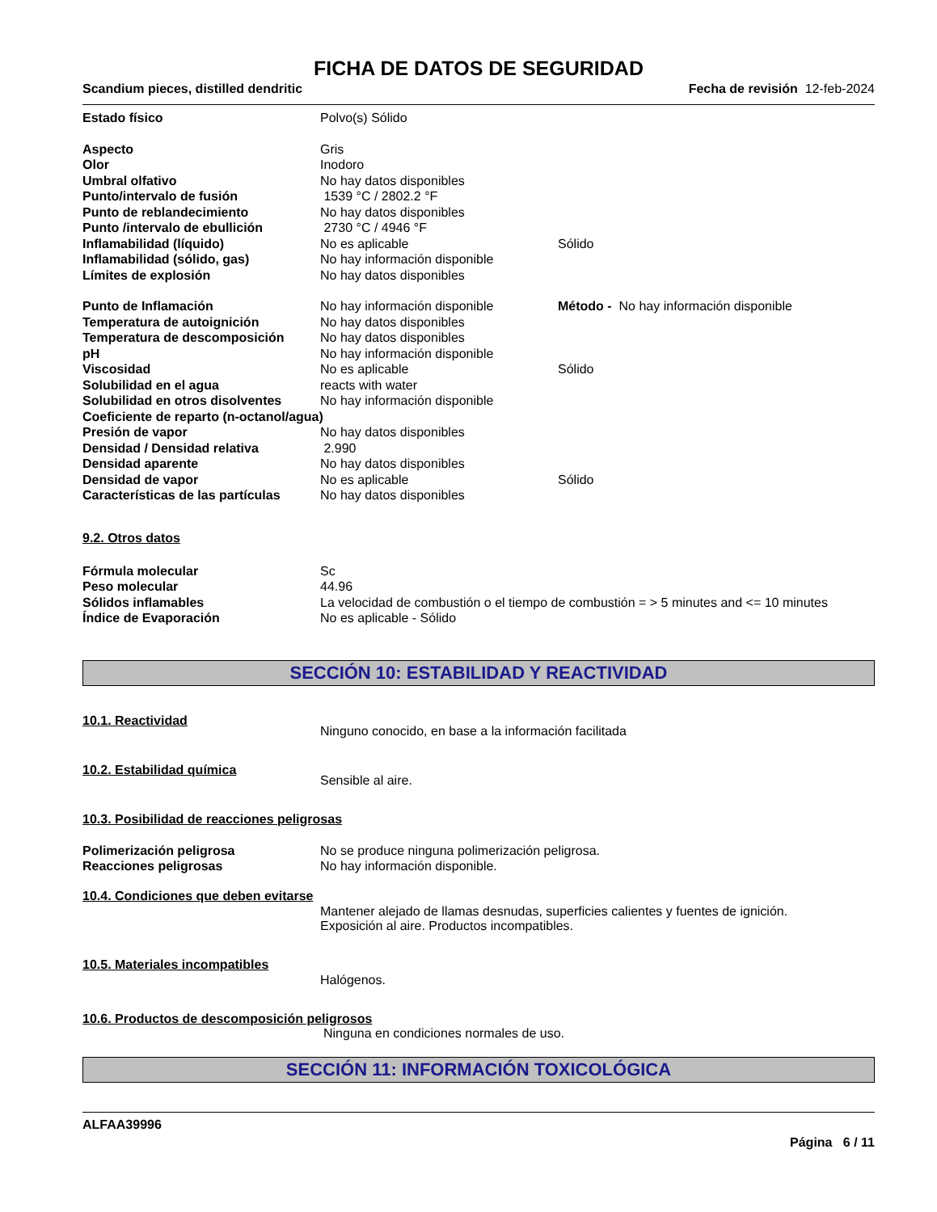FICHA DE DATOS DE SEGURIDAD
Scandium pieces, distilled dendritic Fecha de revisión 12-feb-2024
| Estado físico | Polvo(s) Sólido | |
| Aspecto | Gris | |
| Olor | Inodoro | |
| Umbral olfativo | No hay datos disponibles | |
| Punto/intervalo de fusión | 1539 °C / 2802.2 °F | |
| Punto de reblandecimiento | No hay datos disponibles | |
| Punto /intervalo de ebullición | 2730 °C / 4946 °F | |
| Inflamabilidad (líquido) | No es aplicable | Sólido |
| Inflamabilidad (sólido, gas) | No hay información disponible | |
| Límites de explosión | No hay datos disponibles | |
| Punto de Inflamación | No hay información disponible | Método - No hay información disponible |
| Temperatura de autoignición | No hay datos disponibles | |
| Temperatura de descomposición | No hay datos disponibles | |
| pH | No hay información disponible | |
| Viscosidad | No es aplicable | Sólido |
| Solubilidad en el agua | reacts with water | |
| Solubilidad en otros disolventes | No hay información disponible | |
| Coeficiente de reparto (n-octanol/agua) | | |
| Presión de vapor | No hay datos disponibles | |
| Densidad / Densidad relativa | 2.990 | |
| Densidad aparente | No hay datos disponibles | |
| Densidad de vapor | No es aplicable | Sólido |
| Características de las partículas | No hay datos disponibles | |
9.2. Otros datos
| Fórmula molecular | Sc |
| Peso molecular | 44.96 |
| Sólidos inflamables | La velocidad de combustión o el tiempo de combustión = > 5 minutes and <= 10 minutes |
| Índice de Evaporación | No es aplicable - Sólido |
SECCIÓN 10: ESTABILIDAD Y REACTIVIDAD
10.1. Reactividad
Ninguno conocido, en base a la información facilitada
10.2. Estabilidad química
Sensible al aire.
10.3. Posibilidad de reacciones peligrosas
| Polimerización peligrosa | No se produce ninguna polimerización peligrosa. |
| Reacciones peligrosas | No hay información disponible. |
10.4. Condiciones que deben evitarse
Mantener alejado de llamas desnudas, superficies calientes y fuentes de ignición.
Exposición al aire. Productos incompatibles.
10.5. Materiales incompatibles
Halógenos.
10.6. Productos de descomposición peligrosos
Ninguna en condiciones normales de uso.
SECCIÓN 11: INFORMACIÓN TOXICOLÓGICA
ALFAA39996
Página 6 / 11